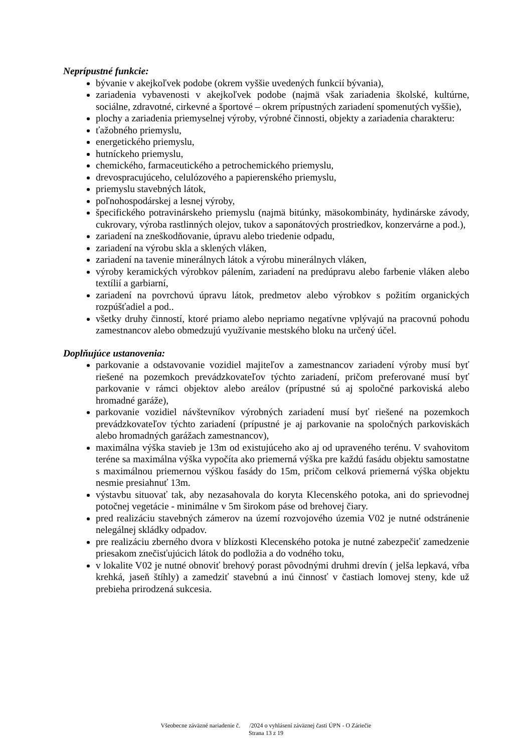Neprípustné funkcie:
bývanie v akejkoľvek podobe (okrem vyššie uvedených funkcií bývania),
zariadenia vybavenosti v akejkoľvek podobe (najmä však zariadenia školské, kultúrne, sociálne, zdravotné, cirkevné a športové – okrem prípustných zariadení spomenutých vyššie),
plochy a zariadenia priemyselnej výroby, výrobné činnosti, objekty a zariadenia charakteru:
ťažobného priemyslu,
energetického priemyslu,
hutníckeho priemyslu,
chemického, farmaceutického a petrochemického priemyslu,
drevospracujúceho, celulózového a papierenského priemyslu,
priemyslu stavebných látok,
poľnohospodárskej a lesnej výroby,
špecifického potravinárskeho priemyslu (najmä bitúnky, mäsokombináty, hydinárske závody, cukrovary, výroba rastlinných olejov, tukov a saponátových prostriedkov, konzervárne a pod.),
zariadení na zneškodňovanie, úpravu alebo triedenie odpadu,
zariadení na výrobu skla a sklených vláken,
zariadení na tavenie minerálnych látok a výrobu minerálnych vláken,
výroby keramických výrobkov pálením, zariadení na predúpravu alebo farbenie vláken alebo textílií a garbiarní,
zariadení na povrchovú úpravu látok, predmetov alebo výrobkov s požitím organických rozpúšťadiel a pod..
všetky druhy činností, ktoré priamo alebo nepriamo negatívne vplývajú na pracovnú pohodu zamestnancov alebo obmedzujú využívanie mestského bloku na určený účel.
Doplňujúce ustanovenia:
parkovanie a odstavovanie vozidiel majiteľov a zamestnancov zariadení výroby musí byť riešené na pozemkoch prevádzkovateľov týchto zariadení, pričom preferované musí byť parkovanie v rámci objektov alebo areálov (prípustné sú aj spoločné parkoviská alebo hromadné garáže),
parkovanie vozidiel návštevníkov výrobných zariadení musí byť riešené na pozemkoch prevádzkovateľov týchto zariadení (prípustné je aj parkovanie na spoločných parkoviskách alebo hromadných garážach zamestnancov),
maximálna výška stavieb je 13m od existujúceho ako aj od upraveného terénu. V svahovitom teréne sa maximálna výška vypočíta ako priemerná výška pre každú fasádu objektu samostatne s maximálnou priemernou výškou fasády do 15m, pričom celková priemerná výška objektu nesmie presiahnuť 13m.
výstavbu situovať tak, aby nezasahovala do koryta Klecenského potoka, ani do sprievodnej potočnej vegetácie - minimálne v 5m širokom páse od brehovej čiary.
pred realizáciu stavebných zámerov na území rozvojového územia V02 je nutné odstránenie nelegálnej skládky odpadov.
pre realizáciu zberného dvora v blízkosti Klecenského potoka je nutné zabezpečiť zamedzenie priesakom znečisťujúcich látok do podložia a do vodného toku,
v lokalite V02 je nutné obnoviť brehový porast pôvodnými druhmi drevín ( jelša lepkavá, vŕba krehká, jaseň štíhly) a zamedziť stavebnú a inú činnosť v častiach lomovej steny, kde už prebieha prirodzená sukcesia.
Všeobecne záväzné nariadenie č. /2024 o vyhlásení záväznej časti ÚPN - O Záriečie
Strana 13 z 19